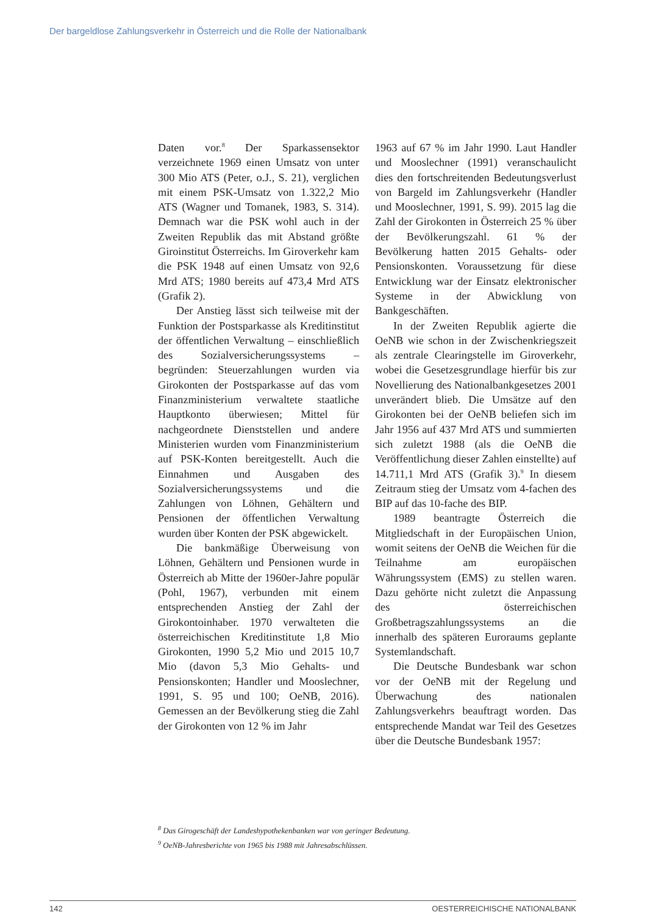Der bargeldlose Zahlungsverkehr in Österreich und die Rolle der Nationalbank
Daten vor.<sup>8</sup> Der Sparkassensektor verzeichnete 1969 einen Umsatz von unter 300 Mio ATS (Peter, o.J., S. 21), verglichen mit einem PSK-Umsatz von 1.322,2 Mio ATS (Wagner und Tomanek, 1983, S. 314). Demnach war die PSK wohl auch in der Zweiten Republik das mit Abstand größte Giroinstitut Österreichs. Im Giroverkehr kam die PSK 1948 auf einen Umsatz von 92,6 Mrd ATS; 1980 bereits auf 473,4 Mrd ATS (Grafik 2).
Der Anstieg lässt sich teilweise mit der Funktion der Postsparkasse als Kreditinstitut der öffentlichen Verwaltung – einschließlich des Sozialversicherungssystems – begründen: Steuerzahlungen wurden via Girokonten der Postsparkasse auf das vom Finanzministerium verwaltete staatliche Hauptkonto überwiesen; Mittel für nachgeordnete Dienststellen und andere Ministerien wurden vom Finanzministerium auf PSK-Konten bereitgestellt. Auch die Einnahmen und Ausgaben des Sozialversicherungssystems und die Zahlungen von Löhnen, Gehältern und Pensionen der öffentlichen Verwaltung wurden über Konten der PSK abgewickelt.
Die bankmäßige Überweisung von Löhnen, Gehältern und Pensionen wurde in Österreich ab Mitte der 1960er-Jahre populär (Pohl, 1967), verbunden mit einem entsprechenden Anstieg der Zahl der Girokontoinhaber. 1970 verwalteten die österreichischen Kreditinstitute 1,8 Mio Girokonten, 1990 5,2 Mio und 2015 10,7 Mio (davon 5,3 Mio Gehalts- und Pensionskonten; Handler und Mooslechner, 1991, S. 95 und 100; OeNB, 2016). Gemessen an der Bevölkerung stieg die Zahl der Girokonten von 12 % im Jahr
1963 auf 67 % im Jahr 1990. Laut Handler und Mooslechner (1991) veranschaulicht dies den fortschreitenden Bedeutungsverlust von Bargeld im Zahlungsverkehr (Handler und Mooslechner, 1991, S. 99). 2015 lag die Zahl der Girokonten in Österreich 25 % über der Bevölkerungszahl. 61 % der Bevölkerung hatten 2015 Gehalts- oder Pensionskonten. Voraussetzung für diese Entwicklung war der Einsatz elektronischer Systeme in der Abwicklung von Bankgeschäften.
In der Zweiten Republik agierte die OeNB wie schon in der Zwischenkriegszeit als zentrale Clearingstelle im Giroverkehr, wobei die Gesetzesgrundlage hierfür bis zur Novellierung des Nationalbankgesetzes 2001 unverändert blieb. Die Umsätze auf den Girokonten bei der OeNB beliefen sich im Jahr 1956 auf 437 Mrd ATS und summierten sich zuletzt 1988 (als die OeNB die Veröffentlichung dieser Zahlen einstellte) auf 14.711,1 Mrd ATS (Grafik 3).<sup>9</sup> In diesem Zeitraum stieg der Umsatz vom 4-fachen des BIP auf das 10-fache des BIP.
1989 beantragte Österreich die Mitgliedschaft in der Europäischen Union, womit seitens der OeNB die Weichen für die Teilnahme am europäischen Währungssystem (EMS) zu stellen waren. Dazu gehörte nicht zuletzt die Anpassung des österreichischen Großbetragszahlungssystems an die innerhalb des späteren Euroraums geplante Systemlandschaft.
Die Deutsche Bundesbank war schon vor der OeNB mit der Regelung und Überwachung des nationalen Zahlungsverkehrs beauftragt worden. Das entsprechende Mandat war Teil des Gesetzes über die Deutsche Bundesbank 1957:
<sup>8</sup> Das Girogeschäft der Landeshypothekenbanken war von geringer Bedeutung.
<sup>9</sup> OeNB-Jahresberichte von 1965 bis 1988 mit Jahresabschlüssen.
142 OESTERREICHISCHE NATIONALBANK